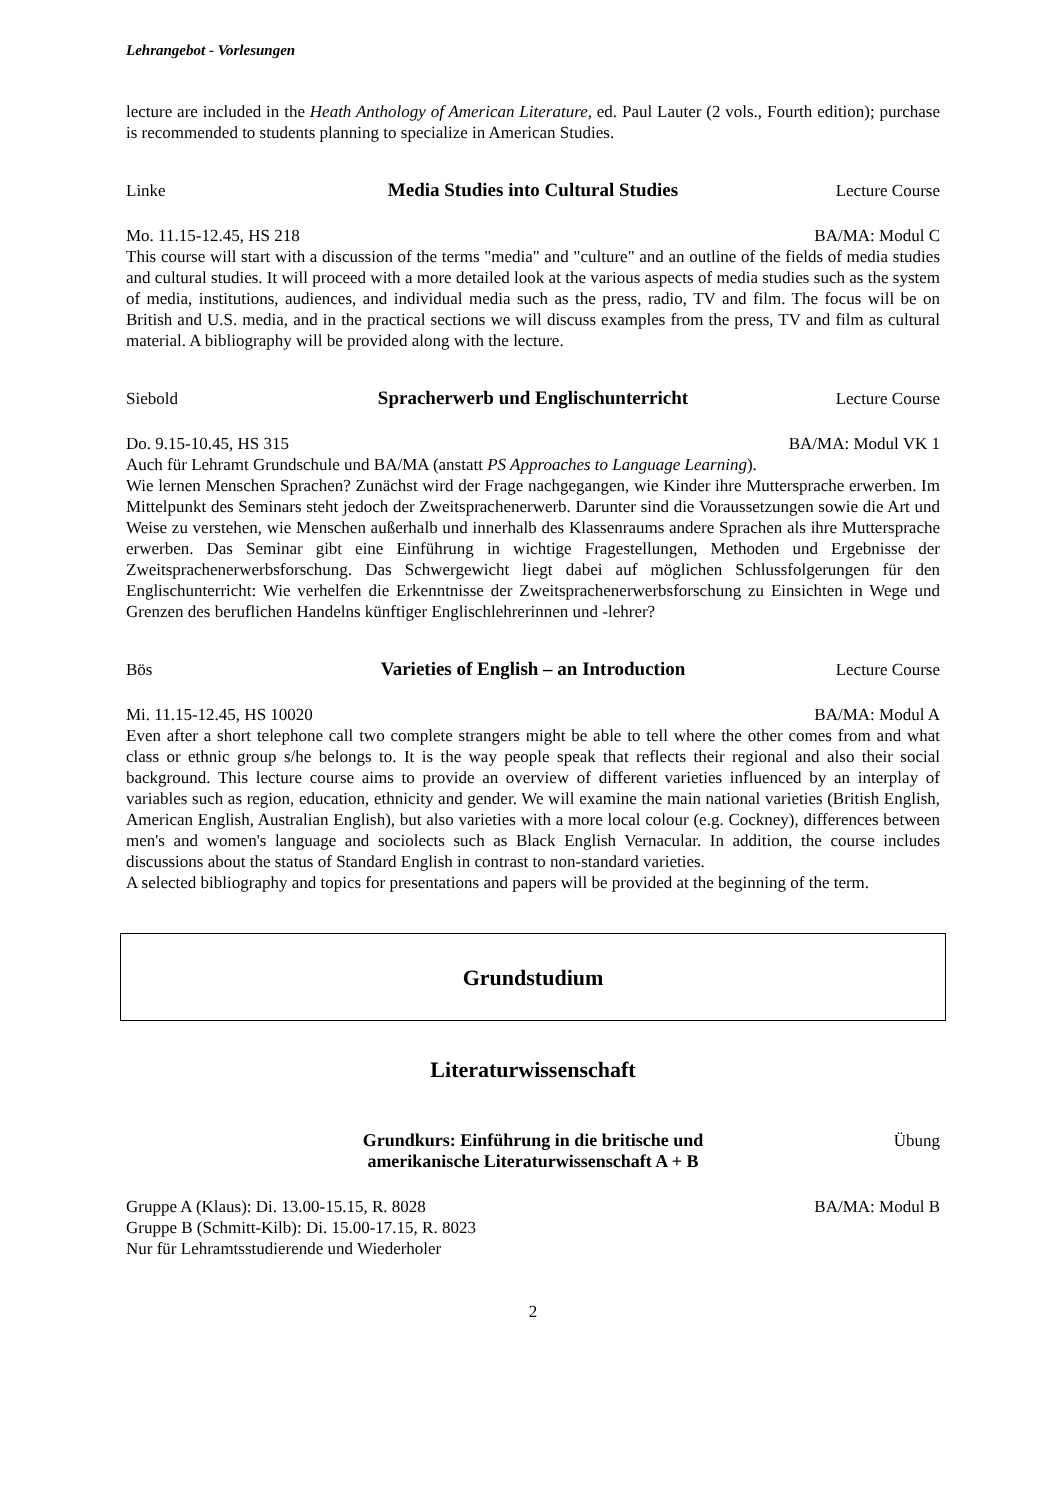Lehrangebot - Vorlesungen
lecture are included in the Heath Anthology of American Literature, ed. Paul Lauter (2 vols., Fourth edition); purchase is recommended to students planning to specialize in American Studies.
Linke Media Studies into Cultural Studies Lecture Course
Mo. 11.15-12.45, HS 218 BA/MA: Modul C
This course will start with a discussion of the terms "media" and "culture" and an outline of the fields of media studies and cultural studies. It will proceed with a more detailed look at the various aspects of media studies such as the system of media, institutions, audiences, and individual media such as the press, radio, TV and film. The focus will be on British and U.S. media, and in the practical sections we will discuss examples from the press, TV and film as cultural material. A bibliography will be provided along with the lecture.
Siebold Spracherwerb und Englischunterricht Lecture Course
Do. 9.15-10.45, HS 315 BA/MA: Modul VK 1
Auch für Lehramt Grundschule und BA/MA (anstatt PS Approaches to Language Learning).
Wie lernen Menschen Sprachen? Zunächst wird der Frage nachgegangen, wie Kinder ihre Muttersprache erwerben. Im Mittelpunkt des Seminars steht jedoch der Zweitsprachenerwerb. Darunter sind die Voraussetzungen sowie die Art und Weise zu verstehen, wie Menschen außerhalb und innerhalb des Klassenraums andere Sprachen als ihre Muttersprache erwerben. Das Seminar gibt eine Einführung in wichtige Fragestellungen, Methoden und Ergebnisse der Zweitsprachenerwerbsforschung. Das Schwergewicht liegt dabei auf möglichen Schlussfolgerungen für den Englischunterricht: Wie verhelfen die Erkenntnisse der Zweitsprachenerwerbsforschung zu Einsichten in Wege und Grenzen des beruflichen Handelns künftiger Englischlehrerinnen und -lehrer?
Bös Varieties of English – an Introduction Lecture Course
Mi. 11.15-12.45, HS 10020 BA/MA: Modul A
Even after a short telephone call two complete strangers might be able to tell where the other comes from and what class or ethnic group s/he belongs to. It is the way people speak that reflects their regional and also their social background. This lecture course aims to provide an overview of different varieties influenced by an interplay of variables such as region, education, ethnicity and gender. We will examine the main national varieties (British English, American English, Australian English), but also varieties with a more local colour (e.g. Cockney), differences between men's and women's language and sociolects such as Black English Vernacular. In addition, the course includes discussions about the status of Standard English in contrast to non-standard varieties.
A selected bibliography and topics for presentations and papers will be provided at the beginning of the term.
Grundstudium
Literaturwissenschaft
Grundkurs: Einführung in die britische und
amerikanische Literaturwissenschaft A + B Übung
Gruppe A (Klaus): Di. 13.00-15.15, R. 8028 BA/MA: Modul B
Gruppe B (Schmitt-Kilb): Di. 15.00-17.15, R. 8023
Nur für Lehramtsstudierende und Wiederholer
2